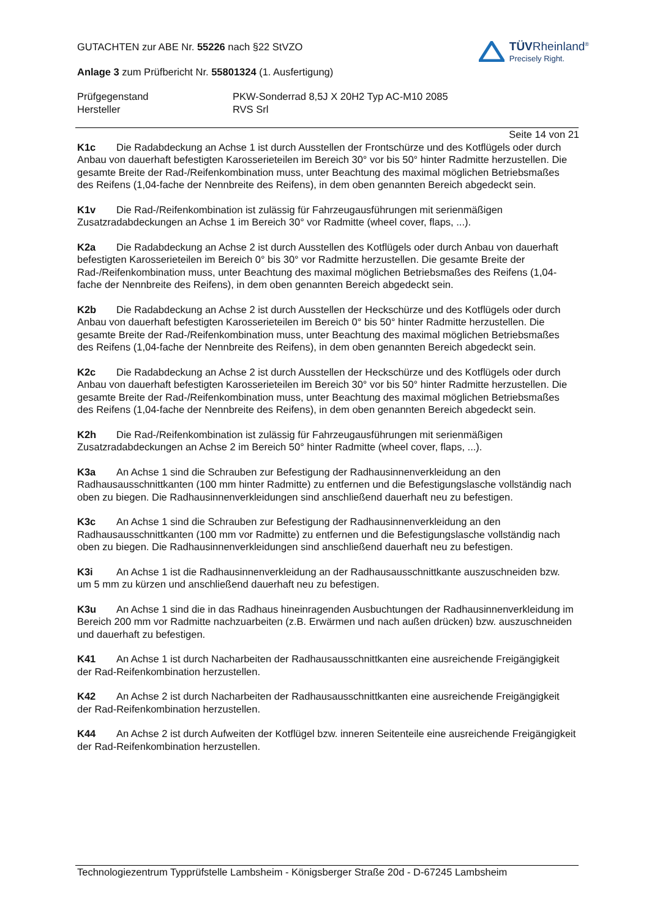TÜVRheinland<sup>®</sup>
Precisely Right.
GUTACHTEN zur ABE Nr. 55226 nach §22 StVZO
Anlage 3 zum Prüfbericht Nr. 55801324 (1. Ausfertigung)
Prüfgegenstand
Hersteller
PKW-Sonderrad 8,5J X 20H2 Typ AC-M10 2085
RVS Srl
Seite 14 von 21
K1c Die Radabdeckung an Achse 1 ist durch Ausstellen der Frontschürze und des Kotflügels oder durch Anbau von dauerhaft befestigten Karosserieteilen im Bereich 30° vor bis 50° hinter Radmitte herzustellen. Die gesamte Breite der Rad-/Reifenkombination muss, unter Beachtung des maximal möglichen Betriebsmaßes des Reifens (1,04-fache der Nennbreite des Reifens), in dem oben genannten Bereich abgedeckt sein.
K1v Die Rad-/Reifenkombination ist zulässig für Fahrzeugausführungen mit serienmäßigen Zusatzradabdeckungen an Achse 1 im Bereich 30° vor Radmitte (wheel cover, flaps, ...).
K2a Die Radabdeckung an Achse 2 ist durch Ausstellen des Kotflügels oder durch Anbau von dauerhaft befestigten Karosserieteilen im Bereich 0° bis 30° vor Radmitte herzustellen. Die gesamte Breite der Rad-/Reifenkombination muss, unter Beachtung des maximal möglichen Betriebsmaßes des Reifens (1,04-fache der Nennbreite des Reifens), in dem oben genannten Bereich abgedeckt sein.
K2b Die Radabdeckung an Achse 2 ist durch Ausstellen der Heckschürze und des Kotflügels oder durch Anbau von dauerhaft befestigten Karosserieteilen im Bereich 0° bis 50° hinter Radmitte herzustellen. Die gesamte Breite der Rad-/Reifenkombination muss, unter Beachtung des maximal möglichen Betriebsmaßes des Reifens (1,04-fache der Nennbreite des Reifens), in dem oben genannten Bereich abgedeckt sein.
K2c Die Radabdeckung an Achse 2 ist durch Ausstellen der Heckschürze und des Kotflügels oder durch Anbau von dauerhaft befestigten Karosserieteilen im Bereich 30° vor bis 50° hinter Radmitte herzustellen. Die gesamte Breite der Rad-/Reifenkombination muss, unter Beachtung des maximal möglichen Betriebsmaßes des Reifens (1,04-fache der Nennbreite des Reifens), in dem oben genannten Bereich abgedeckt sein.
K2h Die Rad-/Reifenkombination ist zulässig für Fahrzeugausführungen mit serienmäßigen Zusatzradabdeckungen an Achse 2 im Bereich 50° hinter Radmitte (wheel cover, flaps, ...).
K3a An Achse 1 sind die Schrauben zur Befestigung der Radhausinnenverkleidung an den Radhausausschnittkanten (100 mm hinter Radmitte) zu entfernen und die Befestigungslasche vollständig nach oben zu biegen. Die Radhausinnenverkleidungen sind anschließend dauerhaft neu zu befestigen.
K3c An Achse 1 sind die Schrauben zur Befestigung der Radhausinnenverkleidung an den Radhausausschnittkanten (100 mm vor Radmitte) zu entfernen und die Befestigungslasche vollständig nach oben zu biegen. Die Radhausinnenverkleidungen sind anschließend dauerhaft neu zu befestigen.
K3i An Achse 1 ist die Radhausinnenverkleidung an der Radhausausschnittkante auszuschneiden bzw. um 5 mm zu kürzen und anschließend dauerhaft neu zu befestigen.
K3u An Achse 1 sind die in das Radhaus hineinragenden Ausbuchtungen der Radhausinnenverkleidung im Bereich 200 mm vor Radmitte nachzuarbeiten (z.B. Erwärmen und nach außen drücken) bzw. auszuschneiden und dauerhaft zu befestigen.
K41 An Achse 1 ist durch Nacharbeiten der Radhausausschnittkanten eine ausreichende Freigängigkeit der Rad-Reifenkombination herzustellen.
K42 An Achse 2 ist durch Nacharbeiten der Radhausausschnittkanten eine ausreichende Freigängigkeit der Rad-Reifenkombination herzustellen.
K44 An Achse 2 ist durch Aufweiten der Kotflügel bzw. inneren Seitenteile eine ausreichende Freigängigkeit der Rad-Reifenkombination herzustellen.
Technologiezentrum Typprüfstelle Lambsheim - Königsberger Straße 20d - D-67245 Lambsheim